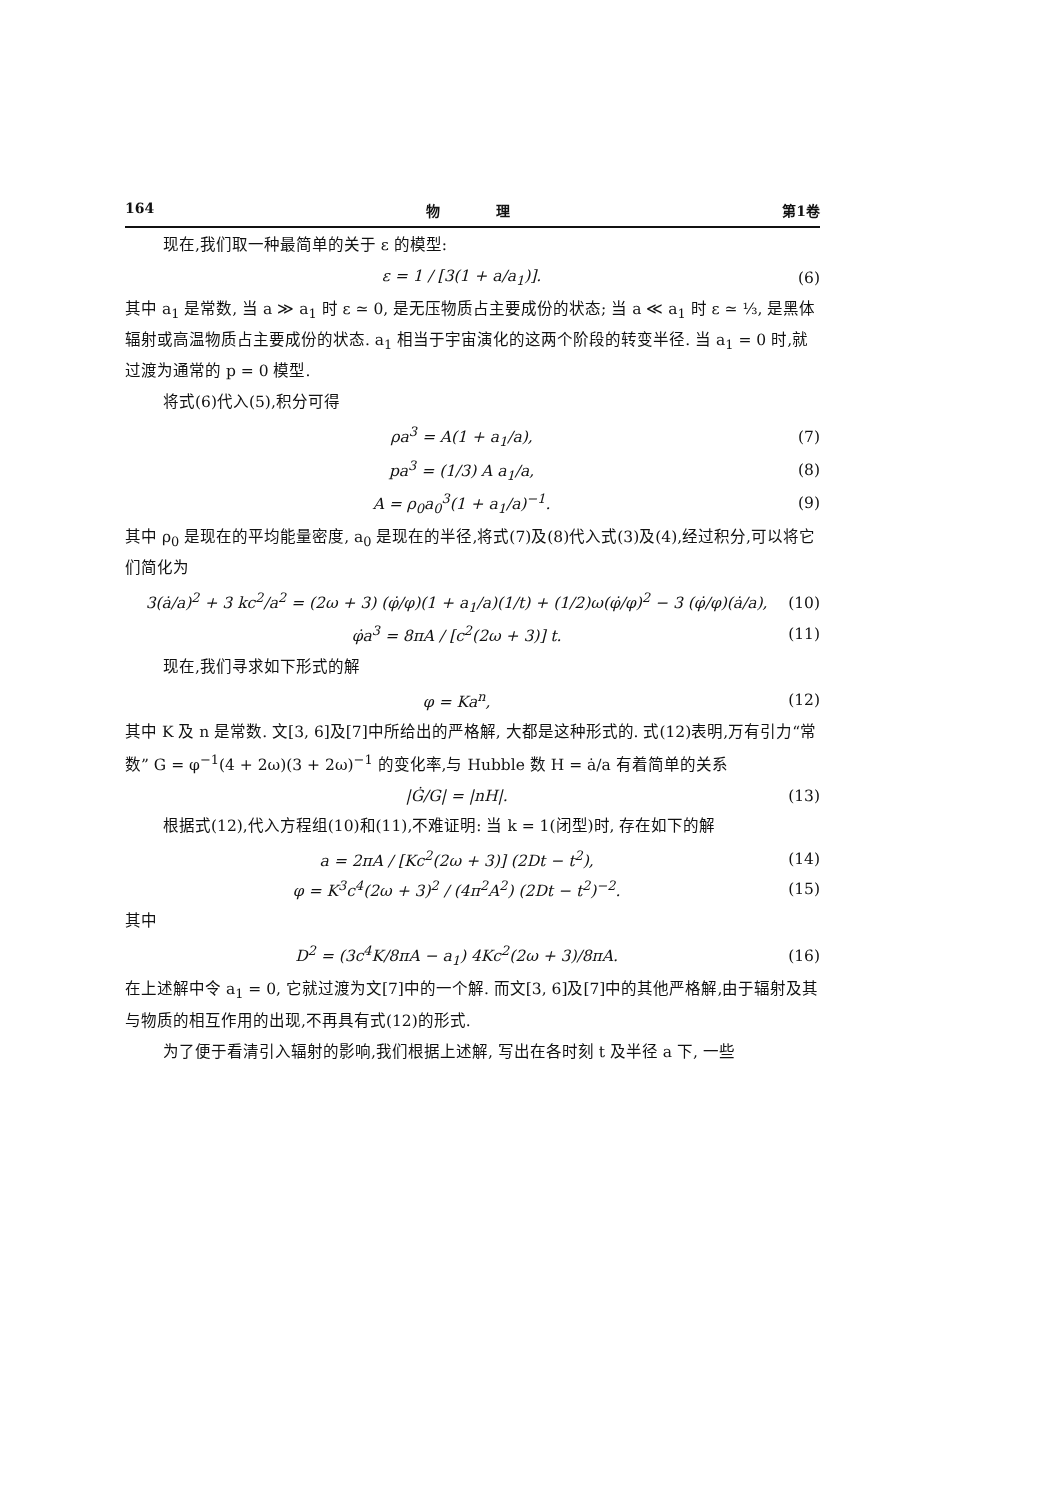164 物　　　　理 第1卷
现在,我们取一种最简单的关于 ε 的模型:
ε = 1 / [3(1 + a/a<sub>1</sub>)]. (6)
其中 a<sub>1</sub> 是常数, 当 a ≫ a<sub>1</sub> 时 ε ≃ 0, 是无压物质占主要成份的状态; 当 a ≪ a<sub>1</sub> 时 ε ≃ ⅓, 是黑体辐射或高温物质占主要成份的状态. a<sub>1</sub> 相当于宇宙演化的这两个阶段的转变半径. 当 a<sub>1</sub> = 0 时,就过渡为通常的 p = 0 模型.
将式(6)代入(5),积分可得
ρa<sup>3</sup> = A(1 + a<sub>1</sub>/a), (7)
pa<sup>3</sup> = (1/3) A a<sub>1</sub>/a, (8)
A = ρ<sub>0</sub>a<sub>0</sub><sup>3</sup>(1 + a<sub>1</sub>/a)<sup>−1</sup>. (9)
其中 ρ<sub>0</sub> 是现在的平均能量密度, a<sub>0</sub> 是现在的半径,将式(7)及(8)代入式(3)及(4),经过积分,可以将它们简化为
3(ȧ/a)<sup>2</sup> + 3 kc<sup>2</sup>/a<sup>2</sup> = (2ω + 3) (φ̇/φ)(1 + a<sub>1</sub>/a)(1/t) + (1/2)ω(φ̇/φ)<sup>2</sup> − 3 (φ̇/φ)(ȧ/a), (10)
φ̇a<sup>3</sup> = 8πA / [c<sup>2</sup>(2ω + 3)] t. (11)
现在,我们寻求如下形式的解
φ = Ka<sup>n</sup>, (12)
其中 K 及 n 是常数. 文[3, 6]及[7]中所给出的严格解, 大都是这种形式的. 式(12)表明,万有引力“常数” G = φ<sup>−1</sup>(4 + 2ω)(3 + 2ω)<sup>−1</sup> 的变化率,与 Hubble 数 H = ȧ/a 有着简单的关系
|Ġ/G| = |nH|. (13)
根据式(12),代入方程组(10)和(11),不难证明: 当 k = 1(闭型)时, 存在如下的解
a = 2πA / [Kc<sup>2</sup>(2ω + 3)] (2Dt − t<sup>2</sup>), (14)
φ = K<sup>3</sup>c<sup>4</sup>(2ω + 3)<sup>2</sup> / (4π<sup>2</sup>A<sup>2</sup>) (2Dt − t<sup>2</sup>)<sup>−2</sup>. (15)
其中
D<sup>2</sup> = (3c<sup>4</sup>K/8πA − a<sub>1</sub>) 4Kc<sup>2</sup>(2ω + 3)/8πA. (16)
在上述解中令 a<sub>1</sub> = 0, 它就过渡为文[7]中的一个解. 而文[3, 6]及[7]中的其他严格解,由于辐射及其与物质的相互作用的出现,不再具有式(12)的形式.
为了便于看清引入辐射的影响,我们根据上述解, 写出在各时刻 t 及半径 a 下, 一些